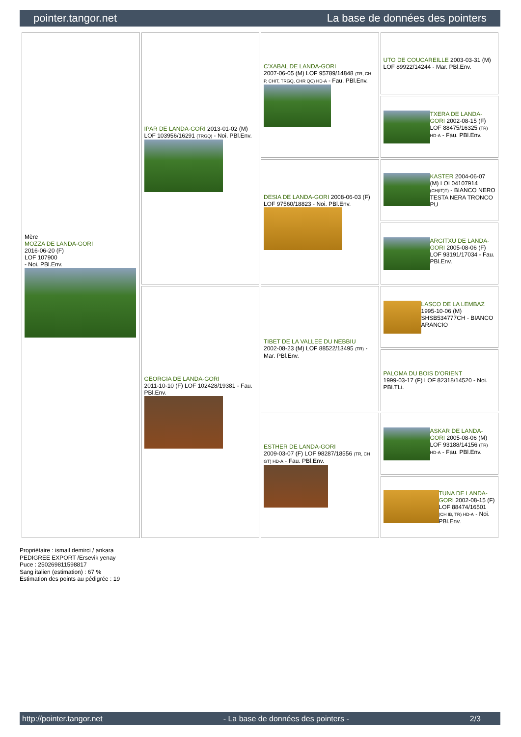pointer.tangor.net La base de données des pointers
| Mère MOZZA DE LANDA-GORI 2016-06-20 (F) LOF 107900 - Noi. PBl.Env. | IPAR DE LANDA-GORI 2013-01-02 (M) LOF 103956/16291 (TRGQ) - Noi. PBl.Env. | C'XABAL DE LANDA-GORI 2007-06-05 (M) LOF 95789/14848 (TR, CH P, CHIT, TRGQ, CHR QC) HD-A - Fau. PBl.Env. | UTO DE COUCAREILLE 2003-03-31 (M) LOF 89922/14244 - Mar. PBl.Env. |
| | | | TXERA DE LANDA-GORI 2002-08-15 (F) LOF 88475/16325 (TR) HD-A - Fau. PBl.Env. |
| | | DESIA DE LANDA-GORI 2008-06-03 (F) LOF 97560/18823 - Noi. PBl.Env. | KASTER 2004-06-07 (M) LOI 04107914 (CH(IT)T) - BIANCO NERO TESTA NERA TRONCO PU |
| | | | ARGITXU DE LANDA-GORI 2005-08-06 (F) LOF 93191/17034 - Fau. PBl.Env. |
| | GEORGIA DE LANDA-GORI 2011-10-10 (F) LOF 102428/19381 - Fau. PBl.Env. | TIBET DE LA VALLEE DU NEBBIU 2002-08-23 (M) LOF 88522/13495 (TR) - Mar. PBl.Env. | LASCO DE LA LEMBAZ 1995-10-06 (M) SHSB534777CH - BIANCO ARANCIO |
| | | | PALOMA DU BOIS D'ORIENT 1999-03-17 (F) LOF 82318/14520 - Noi. PBl.TLi. |
| | | ESTHER DE LANDA-GORI 2009-03-07 (F) LOF 98287/18556 (TR, CH GT) HD-A - Fau. PBl.Env. | ASKAR DE LANDA-GORI 2005-08-06 (M) LOF 93188/14156 (TR) HD-A - Fau. PBl.Env. |
| | | | TUNA DE LANDA-GORI 2002-08-15 (F) LOF 88474/16501 (CH IB, TR) HD-A - Noi. PBl.Env. |
Propriétaire : ismail demirci / ankara
PEDIGREE EXPORT /Ersevik yenay
Puce : 250269811598817
Sang italien (estimation) : 67 %
Estimation des points au pédigrée : 19
http://pointer.tangor.net - La base de données des pointers - 2/3